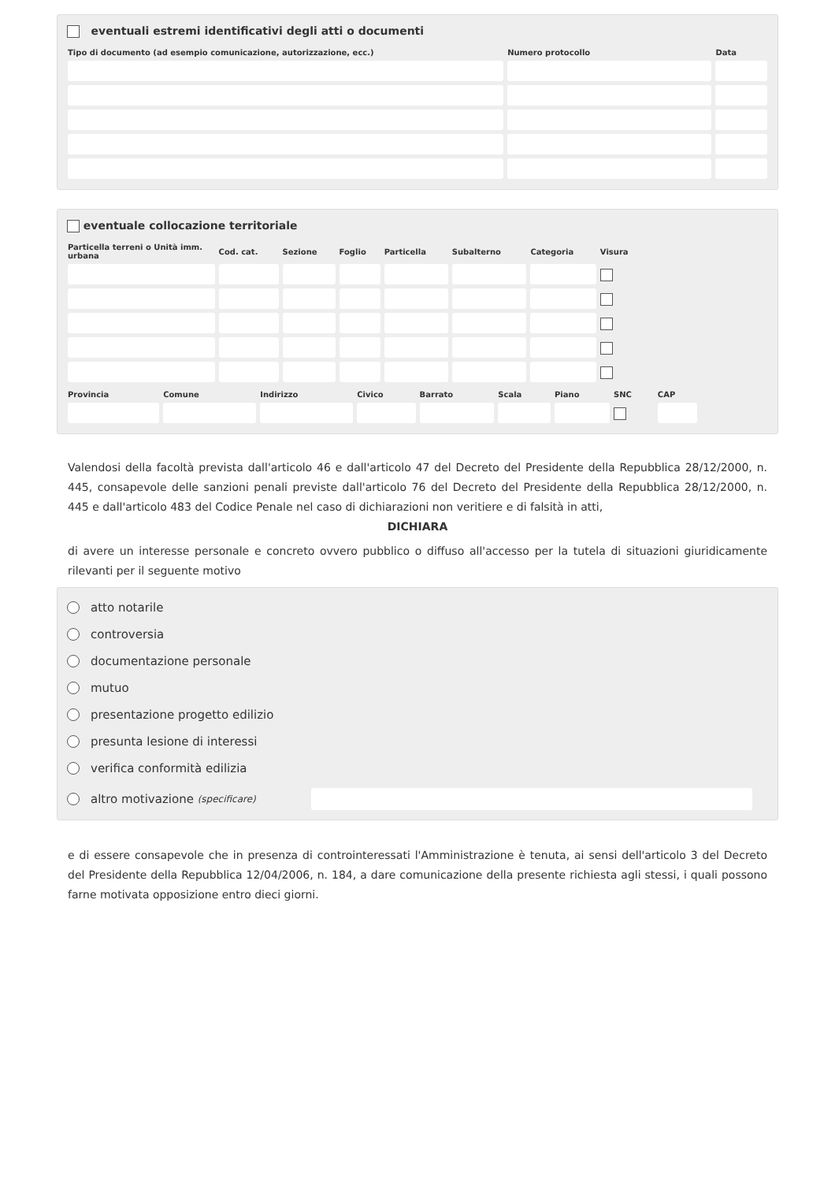eventuali estremi identificativi degli atti o documenti
| Tipo di documento (ad esempio comunicazione, autorizzazione, ecc.) | Numero protocollo | Data |
| --- | --- | --- |
eventuale collocazione territoriale
| Particella terreni o Unità imm. urbana | Cod. cat. | Sezione | Foglio | Particella | Subalterno | Categoria | Visura | |
| --- | --- | --- | --- | --- | --- | --- | --- | --- |
| Provincia | Comune | Indirizzo | Civico | Barrato | Scala | Piano | SNC | CAP | |
| --- | --- | --- | --- | --- | --- | --- | --- | --- | --- |
Valendosi della facoltà prevista dall'articolo 46 e dall'articolo 47 del Decreto del Presidente della Repubblica 28/12/2000, n. 445, consapevole delle sanzioni penali previste dall'articolo 76 del Decreto del Presidente della Repubblica 28/12/2000, n. 445 e dall'articolo 483 del Codice Penale nel caso di dichiarazioni non veritiere e di falsità in atti,
DICHIARA
di avere un interesse personale e concreto ovvero pubblico o diffuso all'accesso per la tutela di situazioni giuridicamente rilevanti per il seguente motivo
atto notarile
controversia
documentazione personale
mutuo
presentazione progetto edilizio
presunta lesione di interessi
verifica conformità edilizia
altro motivazione (specificare)
e di essere consapevole che in presenza di controinteressati l'Amministrazione è tenuta, ai sensi dell'articolo 3 del Decreto del Presidente della Repubblica 12/04/2006, n. 184, a dare comunicazione della presente richiesta agli stessi, i quali possono farne motivata opposizione entro dieci giorni.